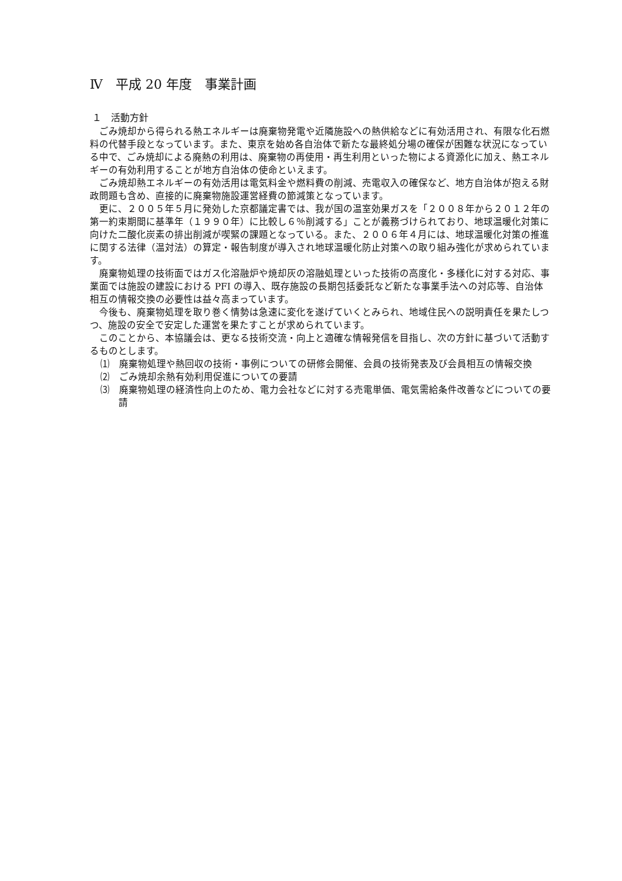Ⅳ　平成 20 年度　事業計画
１　活動方針
ごみ焼却から得られる熱エネルギーは廃棄物発電や近隣施設への熱供給などに有効活用され、有限な化石燃料の代替手段となっています。また、東京を始め各自治体で新たな最終処分場の確保が困難な状況になっている中で、ごみ焼却による廃熱の利用は、廃棄物の再使用・再生利用といった物による資源化に加え、熱エネルギーの有効利用することが地方自治体の使命といえます。
ごみ焼却熱エネルギーの有効活用は電気料金や燃料費の削減、売電収入の確保など、地方自治体が抱える財政問題も含め、直接的に廃棄物施設運営経費の節減策となっています。
更に、２００５年５月に発効した京都議定書では、我が国の温室効果ガスを「２００８年から２０１２年の第一約束期間に基準年（１９９０年）に比較し６％削減する」ことが義務づけられており、地球温暖化対策に向けた二酸化炭素の排出削減が喫緊の課題となっている。また、２００６年４月には、地球温暖化対策の推進に関する法律（温対法）の算定・報告制度が導入され地球温暖化防止対策への取り組み強化が求められています。
廃棄物処理の技術面ではガス化溶融炉や焼却灰の溶融処理といった技術の高度化・多様化に対する対応、事業面では施設の建設における PFI の導入、既存施設の長期包括委託など新たな事業手法への対応等、自治体相互の情報交換の必要性は益々高まっています。
今後も、廃棄物処理を取り巻く情勢は急速に変化を遂げていくとみられ、地域住民への説明責任を果たしつつ、施設の安全で安定した運営を果たすことが求められています。
このことから、本協議会は、更なる技術交流・向上と適確な情報発信を目指し、次の方針に基づいて活動するものとします。
⑴　廃棄物処理や熱回収の技術・事例についての研修会開催、会員の技術発表及び会員相互の情報交換
⑵　ごみ焼却余熱有効利用促進についての要請
⑶　廃棄物処理の経済性向上のため、電力会社などに対する売電単価、電気需給条件改善などについての要請